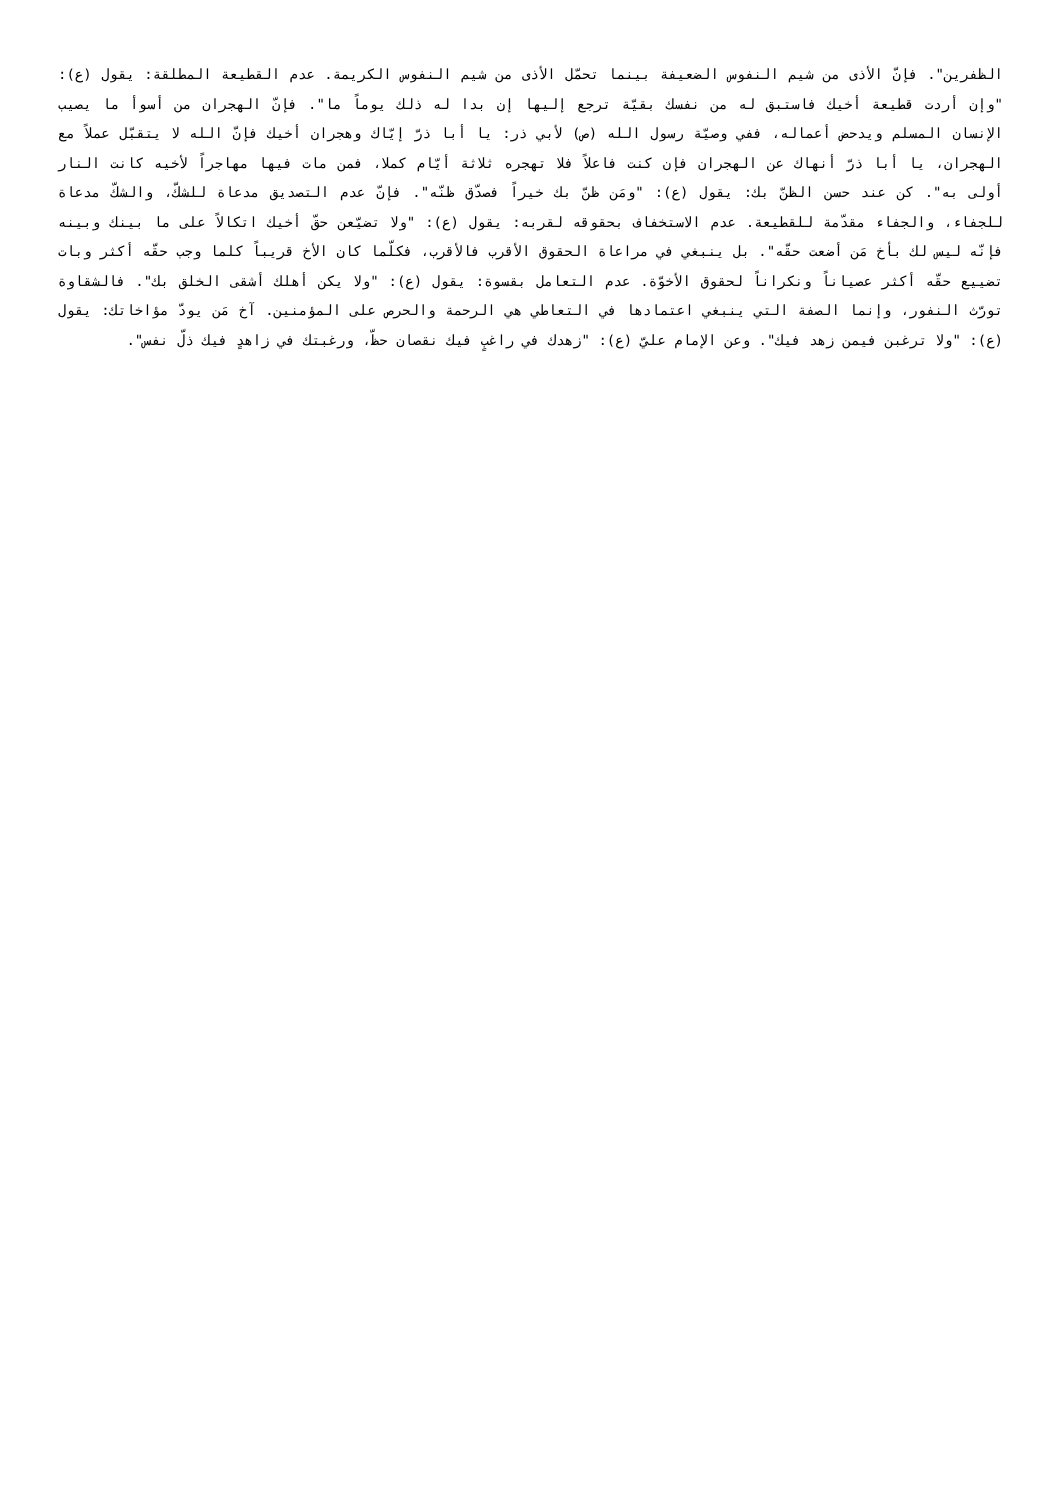الظفرين". فإنّ الأذى من شيم النفوس الضعيفة بينما تحمّل الأذى من شيم النفوس الكريمة. عدم القطيعة المطلقة: يقول (ع): "وإن أردت قطيعة أخيك فاستبق له من نفسك بقيّة ترجع إليها إن بدا له ذلك يوماً ما". فإنّ الهجران من أسوأ ما يصيب الإنسان المسلم ويدحض أعماله، ففي وصيّة رسول الله (ص) لأبي ذر: يا أبا ذرّ إيّاك وهجران أخيك فإنّ الله لا يتقبّل عملاً مع الهجران، يا أبا ذرّ أنهاك عن الهجران فإن كنت فاعلاً فلا تهجره ثلاثة أيّام كملا، فمن مات فيها مهاجراً لأخيه كانت النار أولى به". كن عند حسن الظنّ بك: يقول (ع): "ومَن ظنّ بك خيراً فصدّق ظنّه". فإنّ عدم التصديق مدعاة للشكّ، والشكّ مدعاة للجفاء، والجفاء مقدّمة للقطيعة. عدم الاستخفاف بحقوقه لقربه: يقول (ع): "ولا تضيّعن حقّ أخيك اتكالاً على ما بينك وبينه فإنّه ليس لك بأخ مَن أضعت حقّه". بل ينبغي في مراعاة الحقوق الأقرب فالأقرب، فكلّما كان الأخ قريباً كلما وجب حقّه أكثر وبات تضييع حقّه أكثر عصياناً ونكراناً لحقوق الأخوّة. عدم التعامل بقسوة: يقول (ع): "ولا يكن أهلك أشقى الخلق بك". فالشقاوة تورّث النفور، وإنما الصفة التي ينبغي اعتمادها في التعاطي هي الرحمة والحرص على المؤمنين. آخ مَن يودّ مؤاخاتك: يقول (ع): "ولا ترغبن فيمن زهد فيك". وعن الإمام عليّ (ع): "زهدك في راغبٍ فيك نقصان حظّ، ورغبتك في زاهدٍ فيك ذلّ نفس".